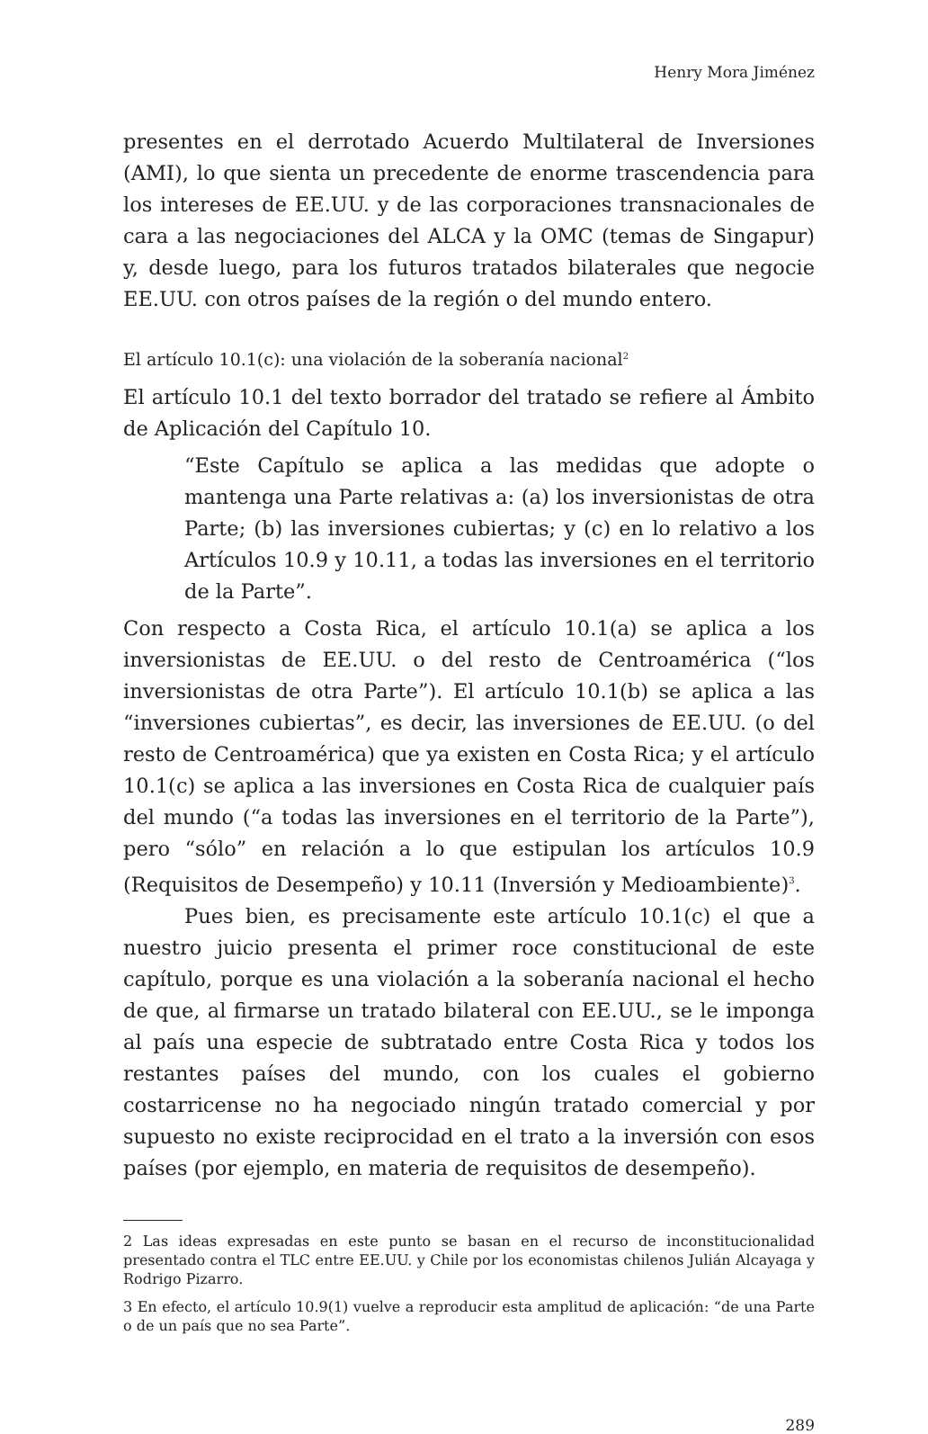Henry Mora Jiménez
presentes en el derrotado Acuerdo Multilateral de Inversiones (AMI), lo que sienta un precedente de enorme trascendencia para los intereses de EE.UU. y de las corporaciones transnacionales de cara a las negociaciones del ALCA y la OMC (temas de Singapur) y, desde luego, para los futuros tratados bilaterales que negocie EE.UU. con otros países de la región o del mundo entero.
El artículo 10.1(c): una violación de la soberanía nacional<sup>2</sup>
El artículo 10.1 del texto borrador del tratado se refiere al Ámbito de Aplicación del Capítulo 10.
“Este Capítulo se aplica a las medidas que adopte o mantenga una Parte relativas a: (a) los inversionistas de otra Parte; (b) las inversiones cubiertas; y (c) en lo relativo a los Artículos 10.9 y 10.11, a todas las inversiones en el territorio de la Parte”.
Con respecto a Costa Rica, el artículo 10.1(a) se aplica a los inversionistas de EE.UU. o del resto de Centroamérica (“los inversionistas de otra Parte”). El artículo 10.1(b) se aplica a las “inversiones cubiertas”, es decir, las inversiones de EE.UU. (o del resto de Centroamérica) que ya existen en Costa Rica; y el artículo 10.1(c) se aplica a las inversiones en Costa Rica de cualquier país del mundo (“a todas las inversiones en el territorio de la Parte”), pero “sólo” en relación a lo que estipulan los artículos 10.9 (Requisitos de Desempeño) y 10.11 (Inversión y Medioambiente)<sup>3</sup>.
Pues bien, es precisamente este artículo 10.1(c) el que a nuestro juicio presenta el primer roce constitucional de este capítulo, porque es una violación a la soberanía nacional el hecho de que, al firmarse un tratado bilateral con EE.UU., se le imponga al país una especie de subtratado entre Costa Rica y todos los restantes países del mundo, con los cuales el gobierno costarricense no ha negociado ningún tratado comercial y por supuesto no existe reciprocidad en el trato a la inversión con esos países (por ejemplo, en materia de requisitos de desempeño).
2 Las ideas expresadas en este punto se basan en el recurso de inconstitucionalidad presentado contra el TLC entre EE.UU. y Chile por los economistas chilenos Julián Alcayaga y Rodrigo Pizarro.
3 En efecto, el artículo 10.9(1) vuelve a reproducir esta amplitud de aplicación: “de una Parte o de un país que no sea Parte”.
289